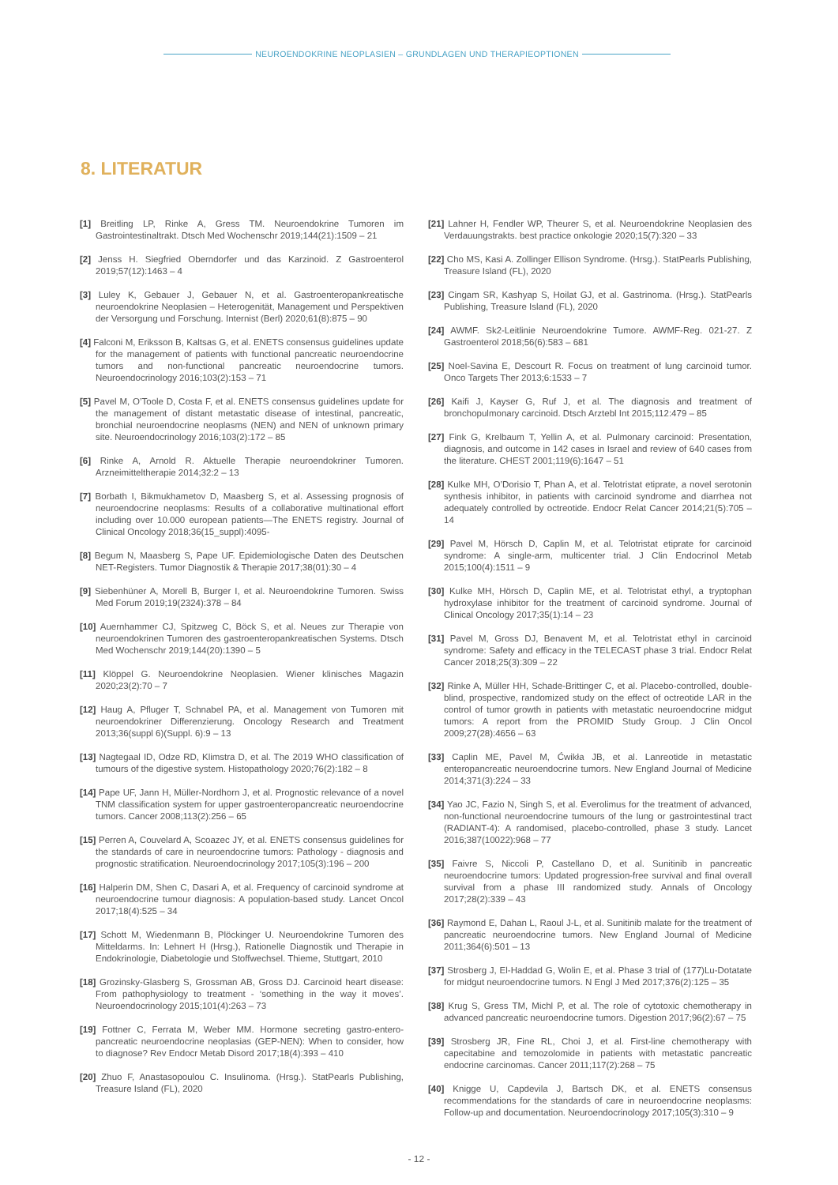NEUROENDOKRINE NEOPLASIEN – GRUNDLAGEN UND THERAPIEOPTIONEN
8. LITERATUR
[1] Breitling LP, Rinke A, Gress TM. Neuroendokrine Tumoren im Gastrointestinaltrakt. Dtsch Med Wochenschr 2019;144(21):1509 – 21
[2] Jenss H. Siegfried Oberndorfer und das Karzinoid. Z Gastroenterol 2019;57(12):1463 – 4
[3] Luley K, Gebauer J, Gebauer N, et al. Gastroenteropankreatische neuroendokrine Neoplasien – Heterogenität, Management und Perspektiven der Versorgung und Forschung. Internist (Berl) 2020;61(8):875 – 90
[4] Falconi M, Eriksson B, Kaltsas G, et al. ENETS consensus guidelines update for the management of patients with functional pancreatic neuroendocrine tumors and non-functional pancreatic neuroendocrine tumors. Neuroendocrinology 2016;103(2):153 – 71
[5] Pavel M, O’Toole D, Costa F, et al. ENETS consensus guidelines update for the management of distant metastatic disease of intestinal, pancreatic, bronchial neuroendocrine neoplasms (NEN) and NEN of unknown primary site. Neuroendocrinology 2016;103(2):172 – 85
[6] Rinke A, Arnold R. Aktuelle Therapie neuroendokriner Tumoren. Arzneimitteltherapie 2014;32:2 – 13
[7] Borbath I, Bikmukhametov D, Maasberg S, et al. Assessing prognosis of neuroendocrine neoplasms: Results of a collaborative multinational effort including over 10.000 european patients—The ENETS registry. Journal of Clinical Oncology 2018;36(15_suppl):4095-
[8] Begum N, Maasberg S, Pape UF. Epidemiologische Daten des Deutschen NET-Registers. Tumor Diagnostik & Therapie 2017;38(01):30 – 4
[9] Siebenhüner A, Morell B, Burger I, et al. Neuroendokrine Tumoren. Swiss Med Forum 2019;19(2324):378 – 84
[10] Auernhammer CJ, Spitzweg C, Böck S, et al. Neues zur Therapie von neuroendokrinen Tumoren des gastroenteropankreatischen Systems. Dtsch Med Wochenschr 2019;144(20):1390 – 5
[11] Klöppel G. Neuroendokrine Neoplasien. Wiener klinisches Magazin 2020;23(2):70 – 7
[12] Haug A, Pfluger T, Schnabel PA, et al. Management von Tumoren mit neuroendokriner Differenzierung. Oncology Research and Treatment 2013;36(suppl 6)(Suppl. 6):9 – 13
[13] Nagtegaal ID, Odze RD, Klimstra D, et al. The 2019 WHO classification of tumours of the digestive system. Histopathology 2020;76(2):182 – 8
[14] Pape UF, Jann H, Müller-Nordhorn J, et al. Prognostic relevance of a novel TNM classification system for upper gastroenteropancreatic neuroendocrine tumors. Cancer 2008;113(2):256 – 65
[15] Perren A, Couvelard A, Scoazec JY, et al. ENETS consensus guidelines for the standards of care in neuroendocrine tumors: Pathology - diagnosis and prognostic stratification. Neuroendocrinology 2017;105(3):196 – 200
[16] Halperin DM, Shen C, Dasari A, et al. Frequency of carcinoid syndrome at neuroendocrine tumour diagnosis: A population-based study. Lancet Oncol 2017;18(4):525 – 34
[17] Schott M, Wiedenmann B, Plöckinger U. Neuroendokrine Tumoren des Mitteldarms. In: Lehnert H (Hrsg.), Rationelle Diagnostik und Therapie in Endokrinologie, Diabetologie und Stoffwechsel. Thieme, Stuttgart, 2010
[18] Grozinsky-Glasberg S, Grossman AB, Gross DJ. Carcinoid heart disease: From pathophysiology to treatment - ‘something in the way it moves’. Neuroendocrinology 2015;101(4):263 – 73
[19] Fottner C, Ferrata M, Weber MM. Hormone secreting gastro-entero-pancreatic neuroendocrine neoplasias (GEP-NEN): When to consider, how to diagnose? Rev Endocr Metab Disord 2017;18(4):393 – 410
[20] Zhuo F, Anastasopoulou C. Insulinoma. (Hrsg.). StatPearls Publishing, Treasure Island (FL), 2020
[21] Lahner H, Fendler WP, Theurer S, et al. Neuroendokrine Neoplasien des Verdauungstrakts. best practice onkologie 2020;15(7):320 – 33
[22] Cho MS, Kasi A. Zollinger Ellison Syndrome. (Hrsg.). StatPearls Publishing, Treasure Island (FL), 2020
[23] Cingam SR, Kashyap S, Hoilat GJ, et al. Gastrinoma. (Hrsg.). StatPearls Publishing, Treasure Island (FL), 2020
[24] AWMF. Sk2-Leitlinie Neuroendokrine Tumore. AWMF-Reg. 021-27. Z Gastroenterol 2018;56(6):583 – 681
[25] Noel-Savina E, Descourt R. Focus on treatment of lung carcinoid tumor. Onco Targets Ther 2013;6:1533 – 7
[26] Kaifi J, Kayser G, Ruf J, et al. The diagnosis and treatment of bronchopulmonary carcinoid. Dtsch Arztebl Int 2015;112:479 – 85
[27] Fink G, Krelbaum T, Yellin A, et al. Pulmonary carcinoid: Presentation, diagnosis, and outcome in 142 cases in Israel and review of 640 cases from the literature. CHEST 2001;119(6):1647 – 51
[28] Kulke MH, O’Dorisio T, Phan A, et al. Telotristat etiprate, a novel serotonin synthesis inhibitor, in patients with carcinoid syndrome and diarrhea not adequately controlled by octreotide. Endocr Relat Cancer 2014;21(5):705 – 14
[29] Pavel M, Hörsch D, Caplin M, et al. Telotristat etiprate for carcinoid syndrome: A single-arm, multicenter trial. J Clin Endocrinol Metab 2015;100(4):1511 – 9
[30] Kulke MH, Hörsch D, Caplin ME, et al. Telotristat ethyl, a tryptophan hydroxylase inhibitor for the treatment of carcinoid syndrome. Journal of Clinical Oncology 2017;35(1):14 – 23
[31] Pavel M, Gross DJ, Benavent M, et al. Telotristat ethyl in carcinoid syndrome: Safety and efficacy in the TELECAST phase 3 trial. Endocr Relat Cancer 2018;25(3):309 – 22
[32] Rinke A, Müller HH, Schade-Brittinger C, et al. Placebo-controlled, double-blind, prospective, randomized study on the effect of octreotide LAR in the control of tumor growth in patients with metastatic neuroendocrine midgut tumors: A report from the PROMID Study Group. J Clin Oncol 2009;27(28):4656 – 63
[33] Caplin ME, Pavel M, Ćwikła JB, et al. Lanreotide in metastatic enteropancreatic neuroendocrine tumors. New England Journal of Medicine 2014;371(3):224 – 33
[34] Yao JC, Fazio N, Singh S, et al. Everolimus for the treatment of advanced, non-functional neuroendocrine tumours of the lung or gastrointestinal tract (RADIANT-4): A randomised, placebo-controlled, phase 3 study. Lancet 2016;387(10022):968 – 77
[35] Faivre S, Niccoli P, Castellano D, et al. Sunitinib in pancreatic neuroendocrine tumors: Updated progression-free survival and final overall survival from a phase III randomized study. Annals of Oncology 2017;28(2):339 – 43
[36] Raymond E, Dahan L, Raoul J-L, et al. Sunitinib malate for the treatment of pancreatic neuroendocrine tumors. New England Journal of Medicine 2011;364(6):501 – 13
[37] Strosberg J, El-Haddad G, Wolin E, et al. Phase 3 trial of (177)Lu-Dotatate for midgut neuroendocrine tumors. N Engl J Med 2017;376(2):125 – 35
[38] Krug S, Gress TM, Michl P, et al. The role of cytotoxic chemotherapy in advanced pancreatic neuroendocrine tumors. Digestion 2017;96(2):67 – 75
[39] Strosberg JR, Fine RL, Choi J, et al. First-line chemotherapy with capecitabine and temozolomide in patients with metastatic pancreatic endocrine carcinomas. Cancer 2011;117(2):268 – 75
[40] Knigge U, Capdevila J, Bartsch DK, et al. ENETS consensus recommendations for the standards of care in neuroendocrine neoplasms: Follow-up and documentation. Neuroendocrinology 2017;105(3):310 – 9
- 12 -